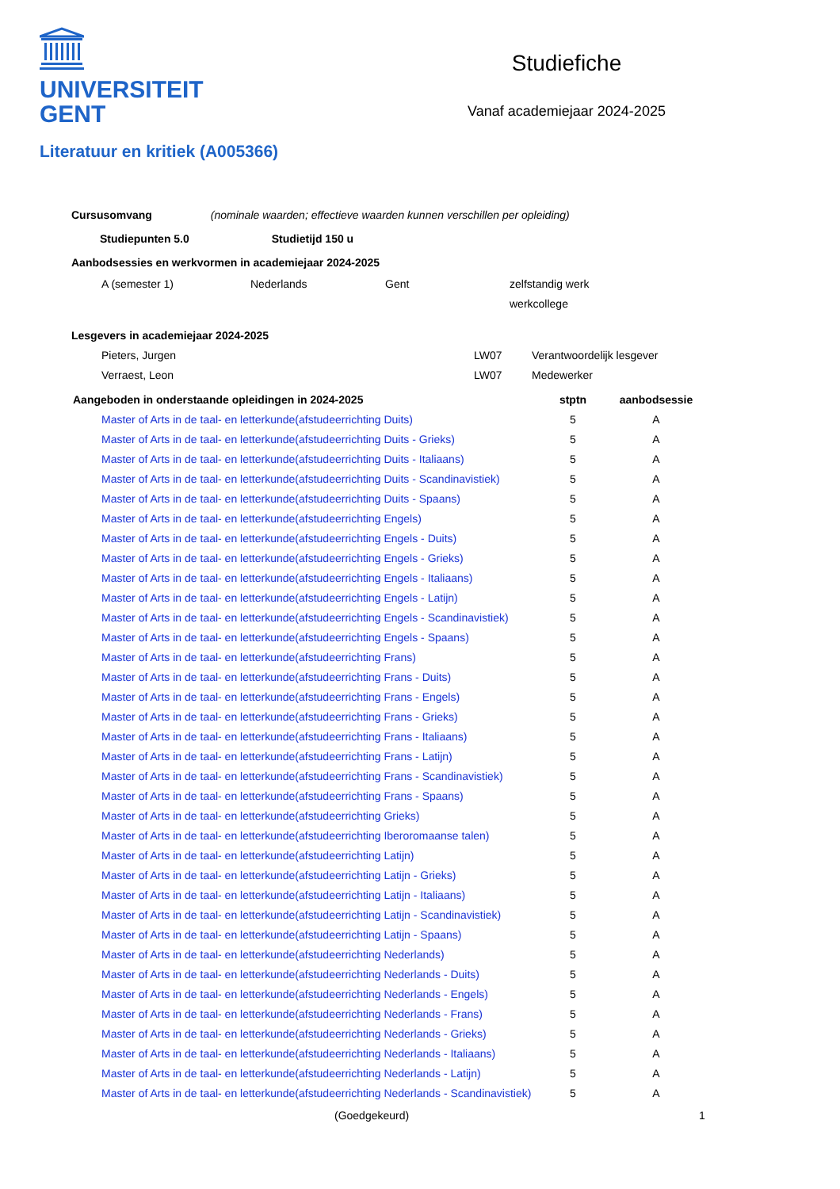UNIVERSITEIT
GENT
Studiefiche
Vanaf academiejaar 2024-2025
Literatuur en kritiek (A005366)
Cursusomvang (nominale waarden; effectieve waarden kunnen verschillen per opleiding)
Studiepunten 5.0 Studietijd 150 u
Aanbodsessies en werkvormen in academiejaar 2024-2025
| A (semester 1) | Nederlands | Gent | zelfstandig werk |
| | | | werkcollege |
Lesgevers in academiejaar 2024-2025
| Pieters, Jurgen | LW07 | Verantwoordelijk lesgever |
| Verraest, Leon | LW07 | Medewerker |
| Aangeboden in onderstaande opleidingen in 2024-2025 | stptn | aanbodsessie |
| --- | --- | --- |
| Master of Arts in de taal- en letterkunde(afstudeerrichting Duits) | 5 | A |
| Master of Arts in de taal- en letterkunde(afstudeerrichting Duits - Grieks) | 5 | A |
| Master of Arts in de taal- en letterkunde(afstudeerrichting Duits - Italiaans) | 5 | A |
| Master of Arts in de taal- en letterkunde(afstudeerrichting Duits - Scandinavistiek) | 5 | A |
| Master of Arts in de taal- en letterkunde(afstudeerrichting Duits - Spaans) | 5 | A |
| Master of Arts in de taal- en letterkunde(afstudeerrichting Engels) | 5 | A |
| Master of Arts in de taal- en letterkunde(afstudeerrichting Engels - Duits) | 5 | A |
| Master of Arts in de taal- en letterkunde(afstudeerrichting Engels - Grieks) | 5 | A |
| Master of Arts in de taal- en letterkunde(afstudeerrichting Engels - Italiaans) | 5 | A |
| Master of Arts in de taal- en letterkunde(afstudeerrichting Engels - Latijn) | 5 | A |
| Master of Arts in de taal- en letterkunde(afstudeerrichting Engels - Scandinavistiek) | 5 | A |
| Master of Arts in de taal- en letterkunde(afstudeerrichting Engels - Spaans) | 5 | A |
| Master of Arts in de taal- en letterkunde(afstudeerrichting Frans) | 5 | A |
| Master of Arts in de taal- en letterkunde(afstudeerrichting Frans - Duits) | 5 | A |
| Master of Arts in de taal- en letterkunde(afstudeerrichting Frans - Engels) | 5 | A |
| Master of Arts in de taal- en letterkunde(afstudeerrichting Frans - Grieks) | 5 | A |
| Master of Arts in de taal- en letterkunde(afstudeerrichting Frans - Italiaans) | 5 | A |
| Master of Arts in de taal- en letterkunde(afstudeerrichting Frans - Latijn) | 5 | A |
| Master of Arts in de taal- en letterkunde(afstudeerrichting Frans - Scandinavistiek) | 5 | A |
| Master of Arts in de taal- en letterkunde(afstudeerrichting Frans - Spaans) | 5 | A |
| Master of Arts in de taal- en letterkunde(afstudeerrichting Grieks) | 5 | A |
| Master of Arts in de taal- en letterkunde(afstudeerrichting Iberoromaanse talen) | 5 | A |
| Master of Arts in de taal- en letterkunde(afstudeerrichting Latijn) | 5 | A |
| Master of Arts in de taal- en letterkunde(afstudeerrichting Latijn - Grieks) | 5 | A |
| Master of Arts in de taal- en letterkunde(afstudeerrichting Latijn - Italiaans) | 5 | A |
| Master of Arts in de taal- en letterkunde(afstudeerrichting Latijn - Scandinavistiek) | 5 | A |
| Master of Arts in de taal- en letterkunde(afstudeerrichting Latijn - Spaans) | 5 | A |
| Master of Arts in de taal- en letterkunde(afstudeerrichting Nederlands) | 5 | A |
| Master of Arts in de taal- en letterkunde(afstudeerrichting Nederlands - Duits) | 5 | A |
| Master of Arts in de taal- en letterkunde(afstudeerrichting Nederlands - Engels) | 5 | A |
| Master of Arts in de taal- en letterkunde(afstudeerrichting Nederlands - Frans) | 5 | A |
| Master of Arts in de taal- en letterkunde(afstudeerrichting Nederlands - Grieks) | 5 | A |
| Master of Arts in de taal- en letterkunde(afstudeerrichting Nederlands - Italiaans) | 5 | A |
| Master of Arts in de taal- en letterkunde(afstudeerrichting Nederlands - Latijn) | 5 | A |
| Master of Arts in de taal- en letterkunde(afstudeerrichting Nederlands - Scandinavistiek) | 5 | A |
(Goedgekeurd) 1